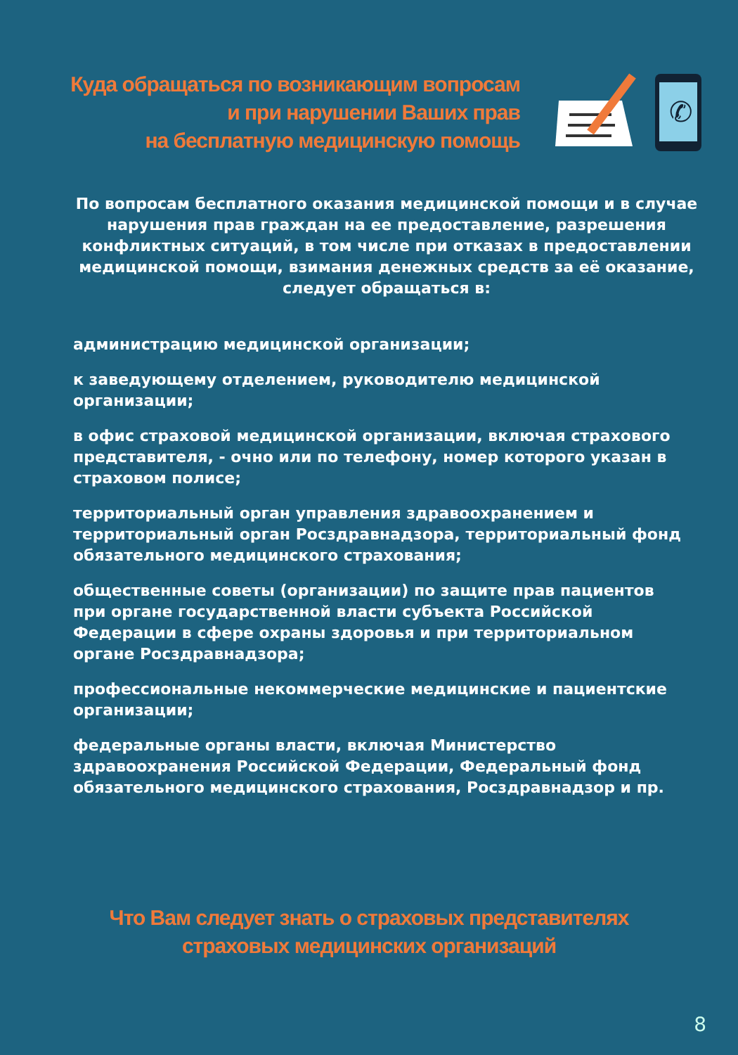Куда обращаться по возникающим вопросам
и при нарушении Ваших прав
на бесплатную медицинскую помощь
✆
По вопросам бесплатного оказания медицинской помощи и в случае нарушения прав граждан на ее предоставление, разрешения конфликтных ситуаций, в том числе при отказах в предоставлении медицинской помощи, взимания денежных средств за её оказание, следует обращаться в:
администрацию медицинской организации;
к заведующему отделением, руководителю медицинской организации;
в офис страховой медицинской организации, включая страхового представителя, - очно или по телефону, номер которого указан в страховом полисе;
территориальный орган управления здравоохранением и территориальный орган Росздравнадзора, территориальный фонд обязательного медицинского страхования;
общественные советы (организации) по защите прав пациентов при органе государственной власти субъекта Российской Федерации в сфере охраны здоровья и при территориальном органе Росздравнадзора;
профессиональные некоммерческие медицинские и пациентские организации;
федеральные органы власти, включая Министерство здравоохранения Российской Федерации, Федеральный фонд обязательного медицинского страхования, Росздравнадзор и пр.
Что Вам следует знать о страховых представителях
страховых медицинских организаций
8